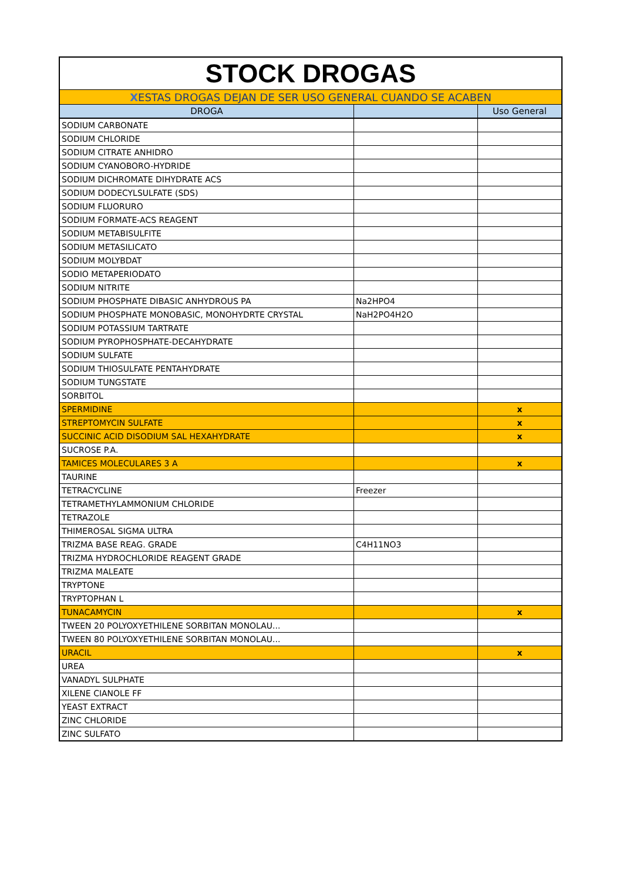| STOCK DROGAS | | |
| X ESTAS DROGAS DEJAN DE SER USO GENERAL CUANDO SE ACABEN | | |
| DROGA | | Uso General |
| SODIUM CARBONATE | | |
| SODIUM CHLORIDE | | |
| SODIUM CITRATE ANHIDRO | | |
| SODIUM CYANOBORO-HYDRIDE | | |
| SODIUM DICHROMATE DIHYDRATE ACS | | |
| SODIUM DODECYLSULFATE (SDS) | | |
| SODIUM FLUORURO | | |
| SODIUM FORMATE-ACS REAGENT | | |
| SODIUM METABISULFITE | | |
| SODIUM METASILICATO | | |
| SODIUM MOLYBDAT | | |
| SODIO METAPERIODATO | | |
| SODIUM NITRITE | | |
| SODIUM PHOSPHATE DIBASIC ANHYDROUS PA | Na2HPO4 | |
| SODIUM PHOSPHATE MONOBASIC, MONOHYDRTE CRYSTAL | NaH2PO4H2O | |
| SODIUM POTASSIUM TARTRATE | | |
| SODIUM PYROPHOSPHATE-DECAHYDRATE | | |
| SODIUM SULFATE | | |
| SODIUM THIOSULFATE PENTAHYDRATE | | |
| SODIUM TUNGSTATE | | |
| SORBITOL | | |
| SPERMIDINE | | x |
| STREPTOMYCIN SULFATE | | x |
| SUCCINIC ACID DISODIUM SAL HEXAHYDRATE | | x |
| SUCROSE P.A. | | |
| TAMICES MOLECULARES 3 A | | x |
| TAURINE | | |
| TETRACYCLINE | Freezer | |
| TETRAMETHYLAMMONIUM CHLORIDE | | |
| TETRAZOLE | | |
| THIMEROSAL SIGMA ULTRA | | |
| TRIZMA BASE REAG. GRADE | C4H11NO3 | |
| TRIZMA HYDROCHLORIDE REAGENT GRADE | | |
| TRIZMA MALEATE | | |
| TRYPTONE | | |
| TRYPTOPHAN L | | |
| TUNACAMYCIN | | x |
| TWEEN 20 POLYOXYETHILENE SORBITAN MONOLAU... | | |
| TWEEN 80 POLYOXYETHILENE SORBITAN MONOLAU... | | |
| URACIL | | x |
| UREA | | |
| VANADYL SULPHATE | | |
| XILENE CIANOLE FF | | |
| YEAST EXTRACT | | |
| ZINC CHLORIDE | | |
| ZINC SULFATO | | |